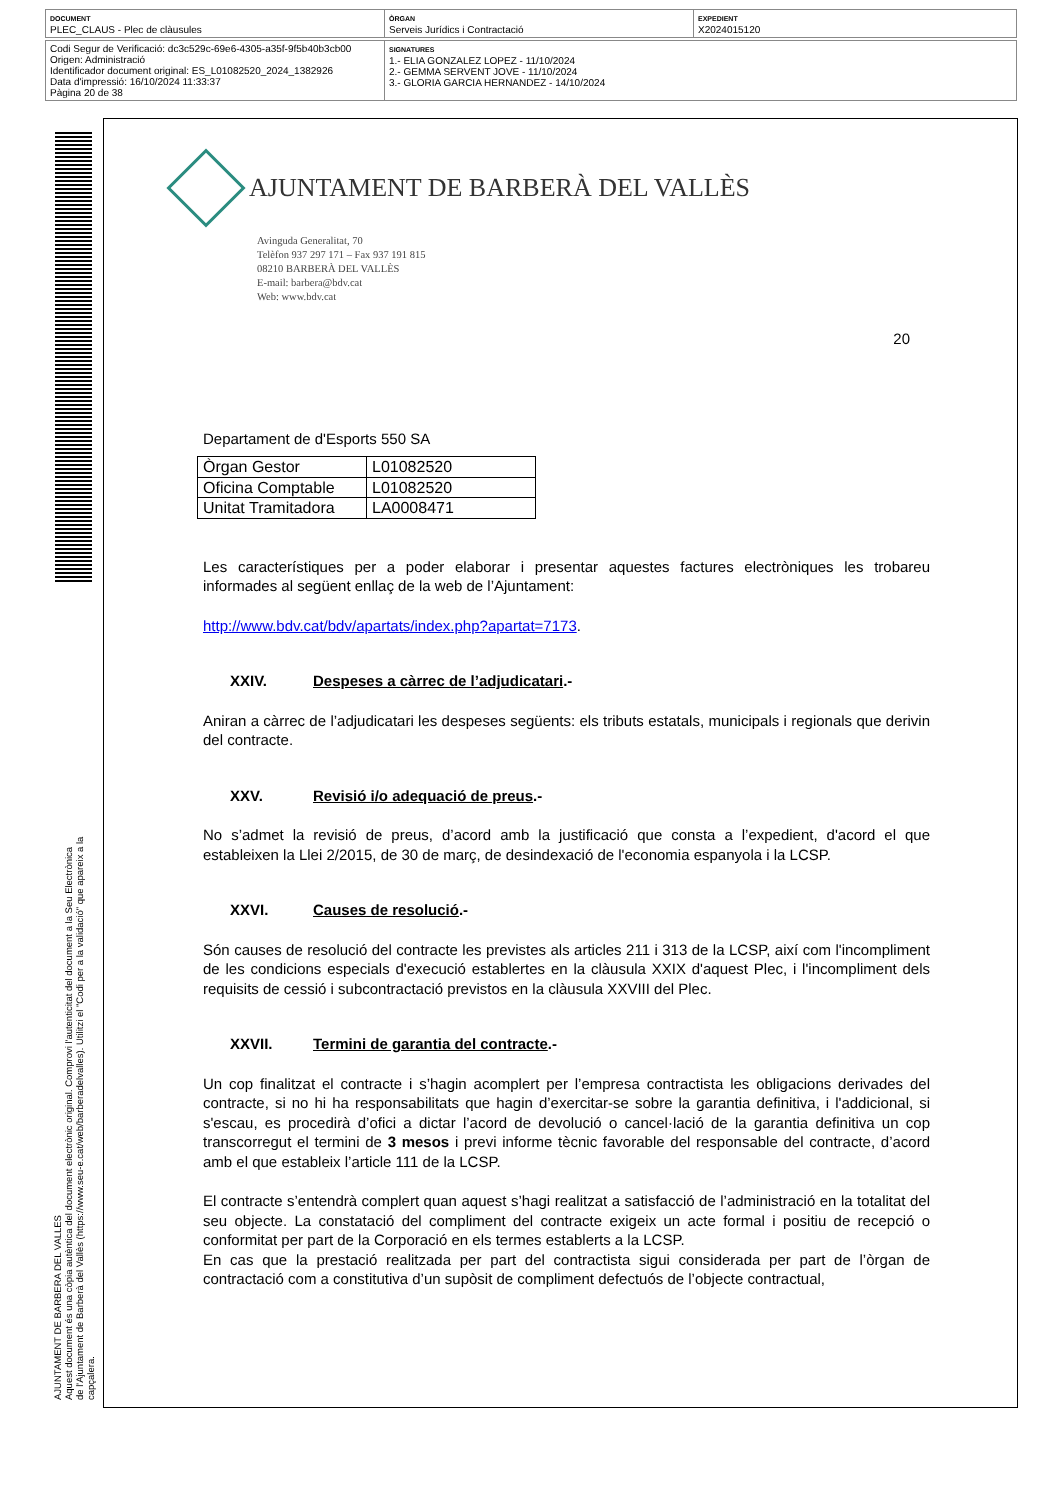| DOCUMENT PLEC_CLAUS - Plec de clàusules | ÒRGAN Serveis Jurídics i Contractació | EXPEDIENT X2024015120 |
| Codi Segur de Verificació: dc3c529c-69e6-4305-a35f-9f5b40b3cb00 Origen: Administració Identificador document original: ES_L01082520_2024_1382926 Data d'impressió: 16/10/2024 11:33:37 Pàgina 20 de 38 | SIGNATURES 1.- ELIA GONZALEZ LOPEZ - 11/10/2024 2.- GEMMA SERVENT JOVE - 11/10/2024 3.- GLORIA GARCIA HERNANDEZ - 14/10/2024 |
AJUNTAMENT DE BARBERA DEL VALLES
Aquest document és una còpia autèntica del document electrònic original. Comprovi l'autenticitat del document a la Seu Electrònica
de l'Ajuntament de Barberà del Vallès (https://www.seu-e.cat/web/barberadelvalles). Utilitzi el "Codi per a la validació" que apareix a la
capçalera.
AJUNTAMENT DE BARBERÀ DEL VALLÈS
Avinguda Generalitat, 70
Telèfon 937 297 171 – Fax 937 191 815
08210 BARBERÀ DEL VALLÈS
E-mail: barbera@bdv.cat
Web: www.bdv.cat
20
Departament de d'Esports 550 SA
| Òrgan Gestor | L01082520 |
| Oficina Comptable | L01082520 |
| Unitat Tramitadora | LA0008471 |
Les característiques per a poder elaborar i presentar aquestes factures electròniques les trobareu informades al següent enllaç de la web de l’Ajuntament:
http://www.bdv.cat/bdv/apartats/index.php?apartat=7173.
XXIV. Despeses a càrrec de l’adjudicatari.-
Aniran a càrrec de l’adjudicatari les despeses següents: els tributs estatals, municipals i regionals que derivin del contracte.
XXV. Revisió i/o adequació de preus.-
No s’admet la revisió de preus, d’acord amb la justificació que consta a l’expedient, d'acord el que estableixen la Llei 2/2015, de 30 de març, de desindexació de l'economia espanyola i la LCSP.
XXVI. Causes de resolució.-
Són causes de resolució del contracte les previstes als articles 211 i 313 de la LCSP, així com l'incompliment de les condicions especials d'execució establertes en la clàusula XXIX d'aquest Plec, i l'incompliment dels requisits de cessió i subcontractació previstos en la clàusula XXVIII del Plec.
XXVII. Termini de garantia del contracte.-
Un cop finalitzat el contracte i s’hagin acomplert per l’empresa contractista les obligacions derivades del contracte, si no hi ha responsabilitats que hagin d’exercitar-se sobre la garantia definitiva, i l'addicional, si s'escau, es procedirà d’ofici a dictar l’acord de devolució o cancel·lació de la garantia definitiva un cop transcorregut el termini de 3 mesos i previ informe tècnic favorable del responsable del contracte, d’acord amb el que estableix l’article 111 de la LCSP.
El contracte s’entendrà complert quan aquest s’hagi realitzat a satisfacció de l’administració en la totalitat del seu objecte. La constatació del compliment del contracte exigeix un acte formal i positiu de recepció o conformitat per part de la Corporació en els termes establerts a la LCSP.
En cas que la prestació realitzada per part del contractista sigui considerada per part de l’òrgan de contractació com a constitutiva d’un supòsit de compliment defectuós de l’objecte contractual,